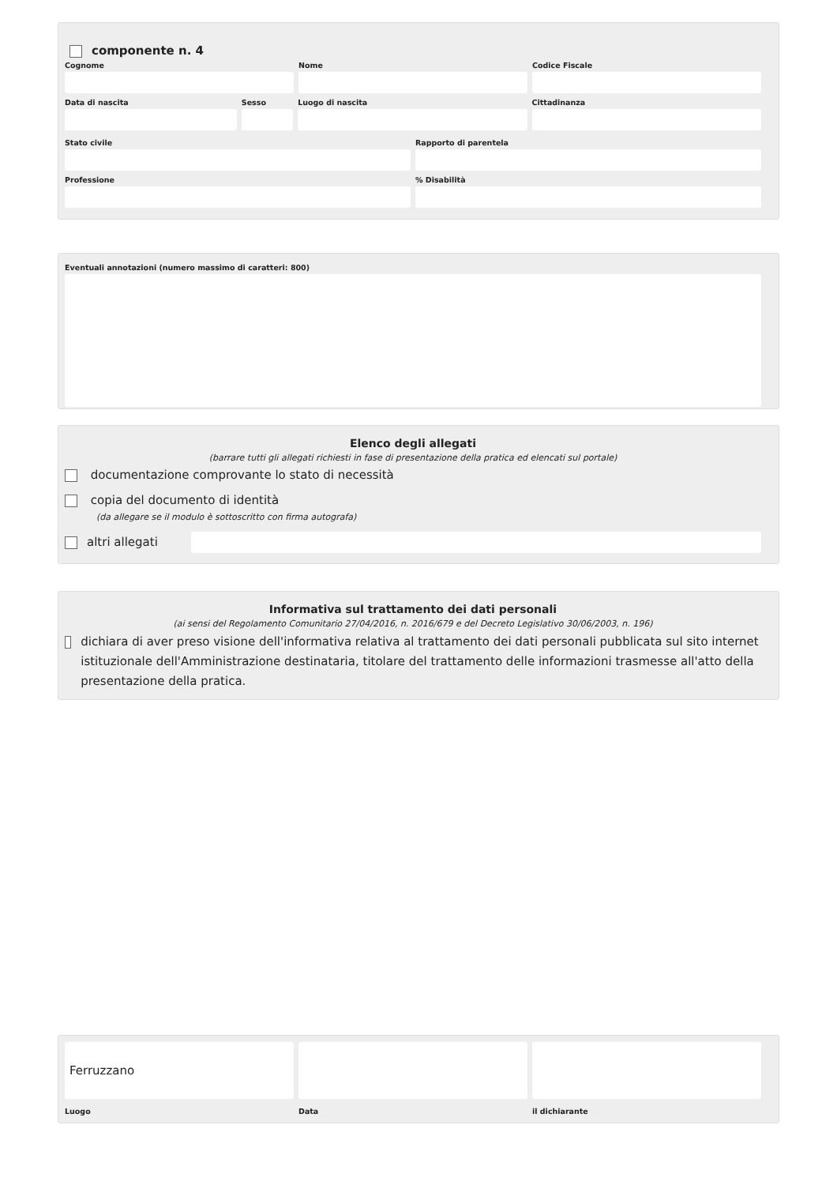componente n. 4
Cognome Nome Codice Fiscale
Data di nascita Sesso Luogo di nascita Cittadinanza
Stato civile Rapporto di parentela
Professione % Disabilità
Eventuali annotazioni (numero massimo di caratteri: 800)
Elenco degli allegati
(barrare tutti gli allegati richiesti in fase di presentazione della pratica ed elencati sul portale)
documentazione comprovante lo stato di necessità
copia del documento di identità
(da allegare se il modulo è sottoscritto con firma autografa)
altri allegati
Informativa sul trattamento dei dati personali
(ai sensi del Regolamento Comunitario 27/04/2016, n. 2016/679 e del Decreto Legislativo 30/06/2003, n. 196)
dichiara di aver preso visione dell'informativa relativa al trattamento dei dati personali pubblicata sul sito internet istituzionale dell'Amministrazione destinataria, titolare del trattamento delle informazioni trasmesse all'atto della presentazione della pratica.
Ferruzzano
Luogo
Data il dichiarante